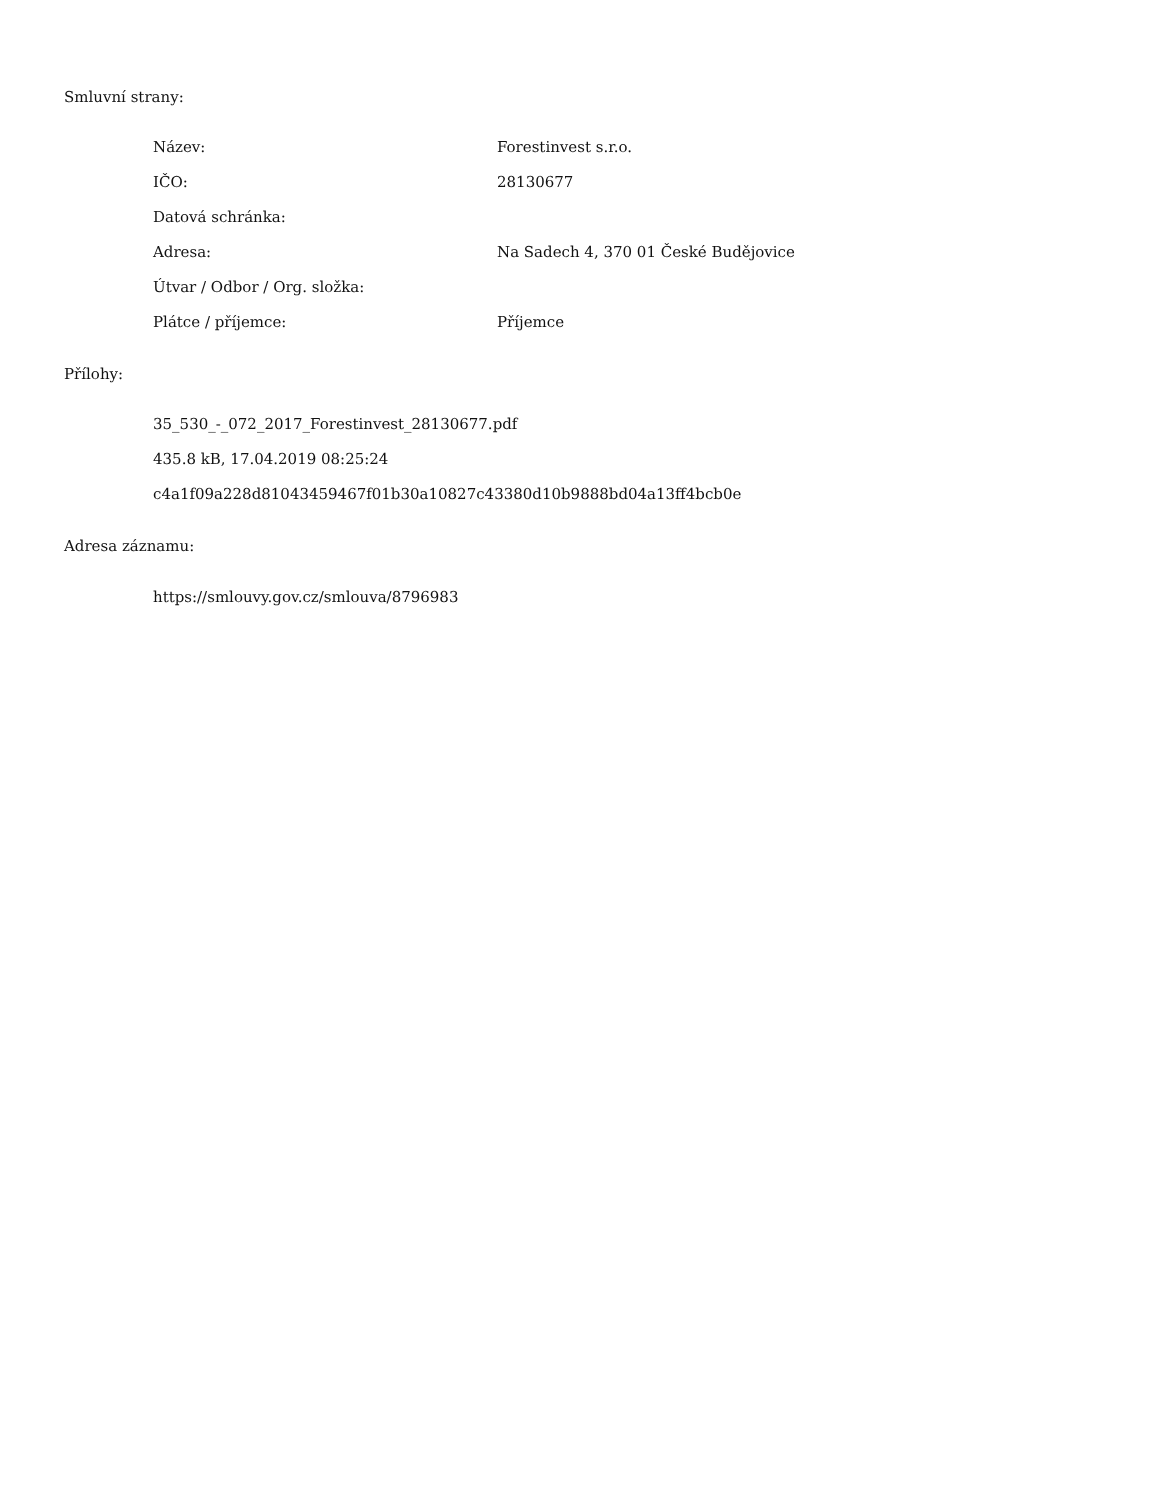Smluvní strany:
| Název: | Forestinvest s.r.o. |
| IČO: | 28130677 |
| Datová schránka: | |
| Adresa: | Na Sadech 4, 370 01 České Budějovice |
| Útvar / Odbor / Org. složka: | |
| Plátce / příjemce: | Příjemce |
Přílohy:
35_530_-_072_2017_Forestinvest_28130677.pdf
435.8 kB, 17.04.2019 08:25:24
c4a1f09a228d81043459467f01b30a10827c43380d10b9888bd04a13ff4bcb0e
Adresa záznamu:
https://smlouvy.gov.cz/smlouva/8796983